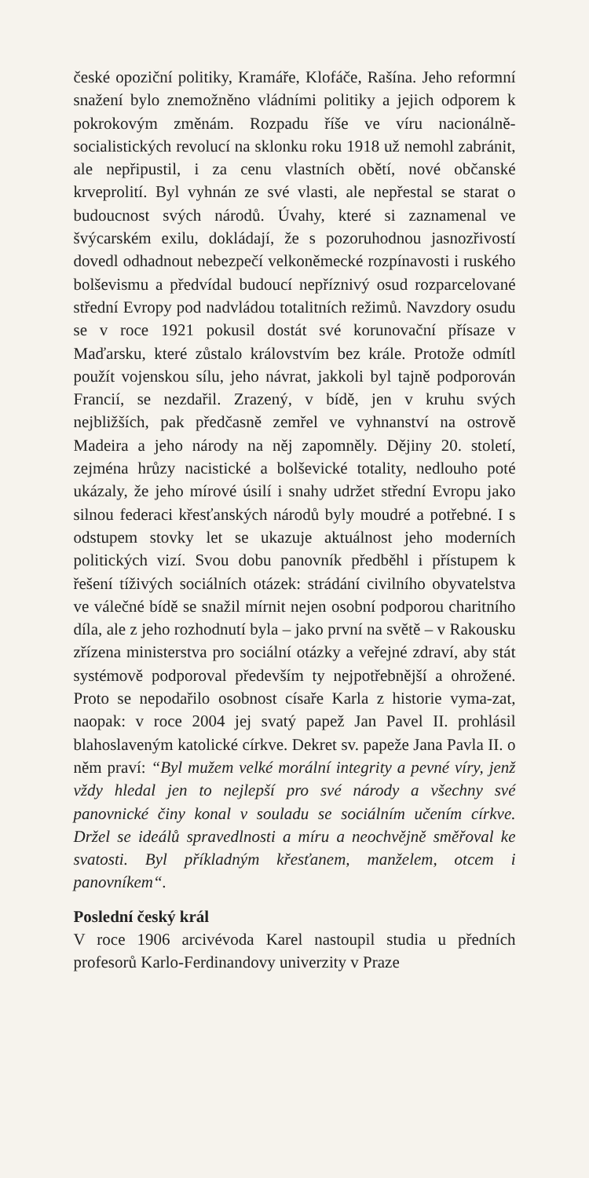české opoziční politiky, Kramáře, Klofáče, Rašína. Jeho reformní snažení bylo znemožněno vládními politiky a jejich odporem k pokrokovým změnám. Rozpadu říše ve víru nacionálně-socialistických revolucí na sklonku roku 1918 už nemohl zabránit, ale nepřipustil, i za cenu vlastních obětí, nové občanské krveprolití. Byl vyhnán ze své vlasti, ale nepřestal se starat o budoucnost svých národů. Úvahy, které si zaznamenal ve švýcarském exilu, dokládají, že s pozoruhodnou jasnozřivostí dovedl odhadnout nebezpečí velkoněmecké rozpínavosti i ruského bolševismu a předvídal budoucí nepříznivý osud rozparcelované střední Evropy pod nadvládou totalitních režimů. Navzdory osudu se v roce 1921 pokusil dostát své korunovační přísaze v Maďarsku, které zůstalo královstvím bez krále. Protože odmítl použít vojenskou sílu, jeho návrat, jakkoli byl tajně podporován Francií, se nezdařil. Zrazený, v bídě, jen v kruhu svých nejbližších, pak předčasně zemřel ve vyhnanství na ostrově Madeira a jeho národy na něj zapomněly. Dějiny 20. století, zejména hrůzy nacistické a bolševické totality, nedlouho poté ukázaly, že jeho mírové úsilí i snahy udržet střední Evropu jako silnou federaci křesťanských národů byly moudré a potřebné. I s odstupem stovky let se ukazuje aktuálnost jeho moderních politických vizí. Svou dobu panovník předběhl i přístupem k řešení tíživých sociálních otázek: strádání civilního obyvatelstva ve válečné bídě se snažil mírnit nejen osobní podporou charitního díla, ale z jeho rozhodnutí byla – jako první na světě – v Rakousku zřízena ministerstva pro sociální otázky a veřejné zdraví, aby stát systémově podporoval především ty nejpotřebnější a ohrožené. Proto se nepodařilo osobnost císaře Karla z historie vyma-zat, naopak: v roce 2004 jej svatý papež Jan Pavel II. prohlásil blahoslaveným katolické církve. Dekret sv. papeže Jana Pavla II. o něm praví: “Byl mužem velké morální integrity a pevné víry, jenž vždy hledal jen to nejlepší pro své národy a všechny své panovnické činy konal v souladu se sociálním učením církve. Držel se ideálů spravedlnosti a míru a neochvějně směřoval ke svatosti. Byl příkladným křesťanem, manželem, otcem i panovníkem“.
Poslední český král
V roce 1906 arcivévoda Karel nastoupil studia u předních profesorů Karlo-Ferdinandovy univerzity v Praze